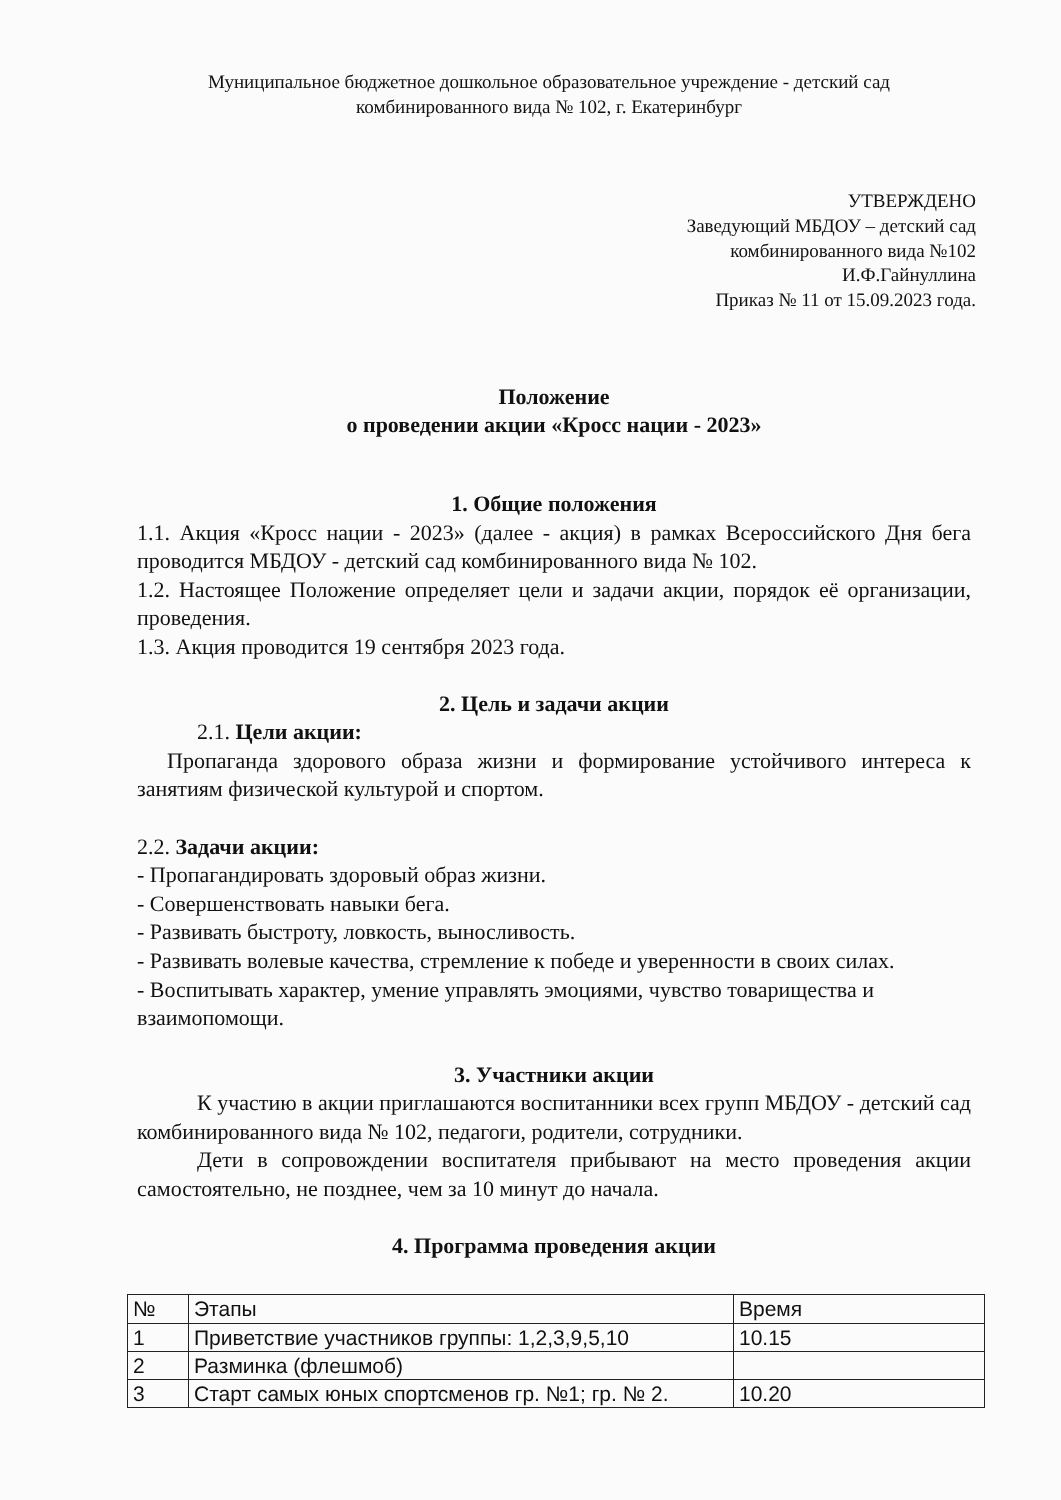Муниципальное бюджетное дошкольное образовательное учреждение - детский сад
комбинированного вида № 102, г. Екатеринбург
УТВЕРЖДЕНО
Заведующий МБДОУ – детский сад комбинированного вида №102
И.Ф.Гайнуллина
Приказ № 11 от 15.09.2023 года.
Положение
о проведении акции «Кросс нации - 2023»
1. Общие положения
1.1. Акция «Кросс нации - 2023» (далее - акция) в рамках Всероссийского Дня бега проводится МБДОУ - детский сад комбинированного вида № 102.
1.2. Настоящее Положение определяет цели и задачи акции, порядок её организации, проведения.
1.3. Акция проводится 19 сентября 2023 года.
2. Цель и задачи акции
2.1. Цели акции:
Пропаганда здорового образа жизни и формирование устойчивого интереса к занятиям физической культурой и спортом.
2.2. Задачи акции:
- Пропагандировать здоровый образ жизни.
- Совершенствовать навыки бега.
- Развивать быстроту, ловкость, выносливость.
- Развивать волевые качества, стремление к победе и уверенности в своих силах.
- Воспитывать характер, умение управлять эмоциями, чувство товарищества и взаимопомощи.
3. Участники акции
К участию в акции приглашаются воспитанники всех групп МБДОУ - детский сад комбинированного вида № 102, педагоги, родители, сотрудники.
Дети в сопровождении воспитателя прибывают на место проведения акции самостоятельно, не позднее, чем за 10 минут до начала.
4. Программа проведения акции
| № | Этапы | Время |
| --- | --- | --- |
| 1 | Приветствие участников группы: 1,2,3,9,5,10 | 10.15 |
| 2 | Разминка (флешмоб) | |
| 3 | Старт самых юных спортсменов гр. №1; гр. № 2. | 10.20 |